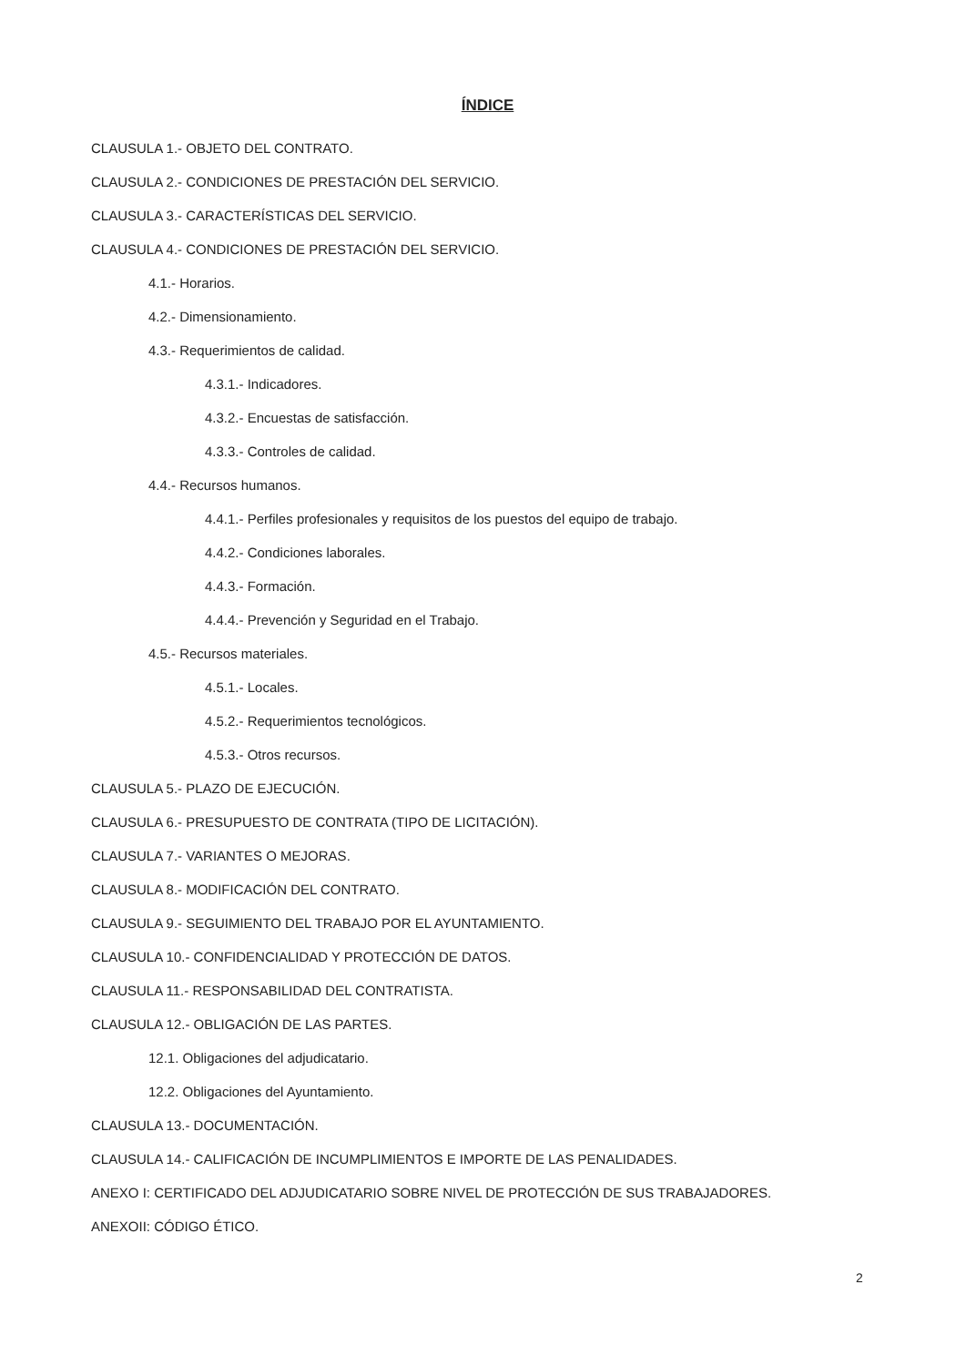ÍNDICE
CLAUSULA 1.- OBJETO DEL CONTRATO.
CLAUSULA 2.- CONDICIONES DE PRESTACIÓN DEL SERVICIO.
CLAUSULA 3.- CARACTERÍSTICAS DEL SERVICIO.
CLAUSULA 4.- CONDICIONES DE PRESTACIÓN DEL SERVICIO.
4.1.- Horarios.
4.2.- Dimensionamiento.
4.3.- Requerimientos de calidad.
4.3.1.- Indicadores.
4.3.2.- Encuestas de satisfacción.
4.3.3.- Controles de calidad.
4.4.- Recursos humanos.
4.4.1.- Perfiles profesionales y requisitos de los puestos del equipo de trabajo.
4.4.2.- Condiciones laborales.
4.4.3.- Formación.
4.4.4.- Prevención y Seguridad en el Trabajo.
4.5.- Recursos materiales.
4.5.1.- Locales.
4.5.2.- Requerimientos tecnológicos.
4.5.3.- Otros recursos.
CLAUSULA 5.- PLAZO DE EJECUCIÓN.
CLAUSULA 6.- PRESUPUESTO DE CONTRATA (TIPO DE LICITACIÓN).
CLAUSULA 7.- VARIANTES O MEJORAS.
CLAUSULA 8.- MODIFICACIÓN DEL CONTRATO.
CLAUSULA 9.- SEGUIMIENTO DEL TRABAJO POR EL AYUNTAMIENTO.
CLAUSULA 10.- CONFIDENCIALIDAD Y PROTECCIÓN DE DATOS.
CLAUSULA 11.- RESPONSABILIDAD DEL CONTRATISTA.
CLAUSULA 12.- OBLIGACIÓN DE LAS PARTES.
12.1. Obligaciones del adjudicatario.
12.2. Obligaciones del Ayuntamiento.
CLAUSULA 13.- DOCUMENTACIÓN.
CLAUSULA 14.- CALIFICACIÓN DE INCUMPLIMIENTOS E IMPORTE DE LAS PENALIDADES.
ANEXO I: CERTIFICADO DEL ADJUDICATARIO SOBRE NIVEL DE PROTECCIÓN DE SUS TRABAJADORES.
ANEXOII: CÓDIGO ÉTICO.
2